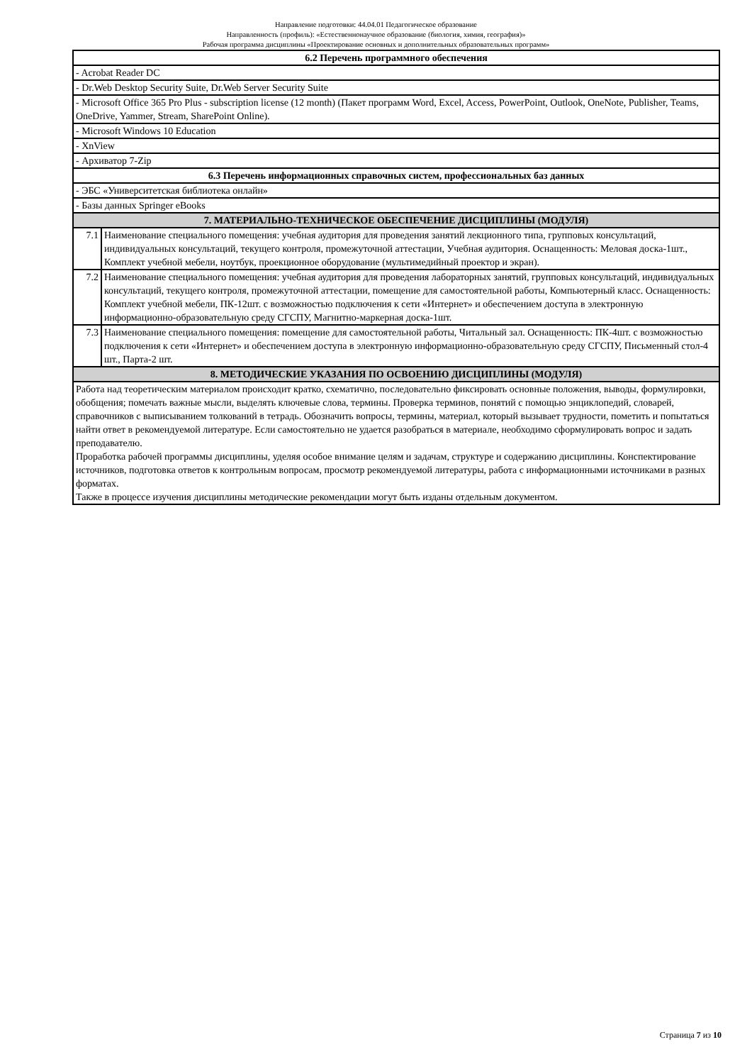Направление подготовки: 44.04.01 Педагогическое образование
Направленность (профиль): «Естественнонаучное образование (биология, химия, география)»
Рабочая программа дисциплины «Проектирование основных и дополнительных образовательных программ»
| 6.2 Перечень программного обеспечения | |
| --- | --- |
| - Acrobat Reader DC | |
| - Dr.Web Desktop Security Suite, Dr.Web Server Security Suite | |
| - Microsoft Office 365 Pro Plus - subscription license (12 month) (Пакет программ Word, Excel, Access, PowerPoint, Outlook, OneNote, Publisher, Teams, OneDrive, Yammer, Stream, SharePoint Online). | |
| - Microsoft Windows 10 Education | |
| - XnView | |
| - Архиватор 7-Zip | |
| 6.3 Перечень информационных справочных систем, профессиональных баз данных | |
| - ЭБС «Университетская библиотека онлайн» | |
| - Базы данных Springer eBooks | |
| 7. МАТЕРИАЛЬНО-ТЕХНИЧЕСКОЕ ОБЕСПЕЧЕНИЕ ДИСЦИПЛИНЫ (МОДУЛЯ) | |
| 7.1 | Наименование специального помещения: учебная аудитория для проведения занятий лекционного типа, групповых консультаций, индивидуальных консультаций, текущего контроля, промежуточной аттестации, Учебная аудитория. Оснащенность: Меловая доска-1шт., Комплект учебной мебели, ноутбук, проекционное оборудование (мультимедийный проектор и экран). |
| 7.2 | Наименование специального помещения: учебная аудитория для проведения лабораторных занятий, групповых консультаций, индивидуальных консультаций, текущего контроля, промежуточной аттестации, помещение для самостоятельной работы, Компьютерный класс. Оснащенность: Комплект учебной мебели, ПК-12шт. с возможностью подключения к сети «Интернет» и обеспечением доступа в электронную информационно-образовательную среду СГСПУ, Магнитно-маркерная доска-1шт. |
| 7.3 | Наименование специального помещения: помещение для самостоятельной работы, Читальный зал. Оснащенность: ПК-4шт. с возможностью подключения к сети «Интернет» и обеспечением доступа в электронную информационно-образовательную среду СГСПУ, Письменный стол-4 шт., Парта-2 шт. |
| 8. МЕТОДИЧЕСКИЕ УКАЗАНИЯ ПО ОСВОЕНИЮ ДИСЦИПЛИНЫ (МОДУЛЯ) | |
| Работа над теоретическим материалом происходит кратко, схематично, последовательно фиксировать основные положения, выводы, формулировки, обобщения; помечать важные мысли, выделять ключевые слова, термины. Проверка терминов, понятий с помощью энциклопедий, словарей, справочников с выписыванием толкований в тетрадь. Обозначить вопросы, термины, материал, который вызывает трудности, пометить и попытаться найти ответ в рекомендуемой литературе. Если самостоятельно не удается разобраться в материале, необходимо сформулировать вопрос и задать преподавателю. Проработка рабочей программы дисциплины, уделяя особое внимание целям и задачам, структуре и содержанию дисциплины. Конспектирование источников, подготовка ответов к контрольным вопросам, просмотр рекомендуемой литературы, работа с информационными источниками в разных форматах. Также в процессе изучения дисциплины методические рекомендации могут быть изданы отдельным документом. | |
Страница 7 из 10